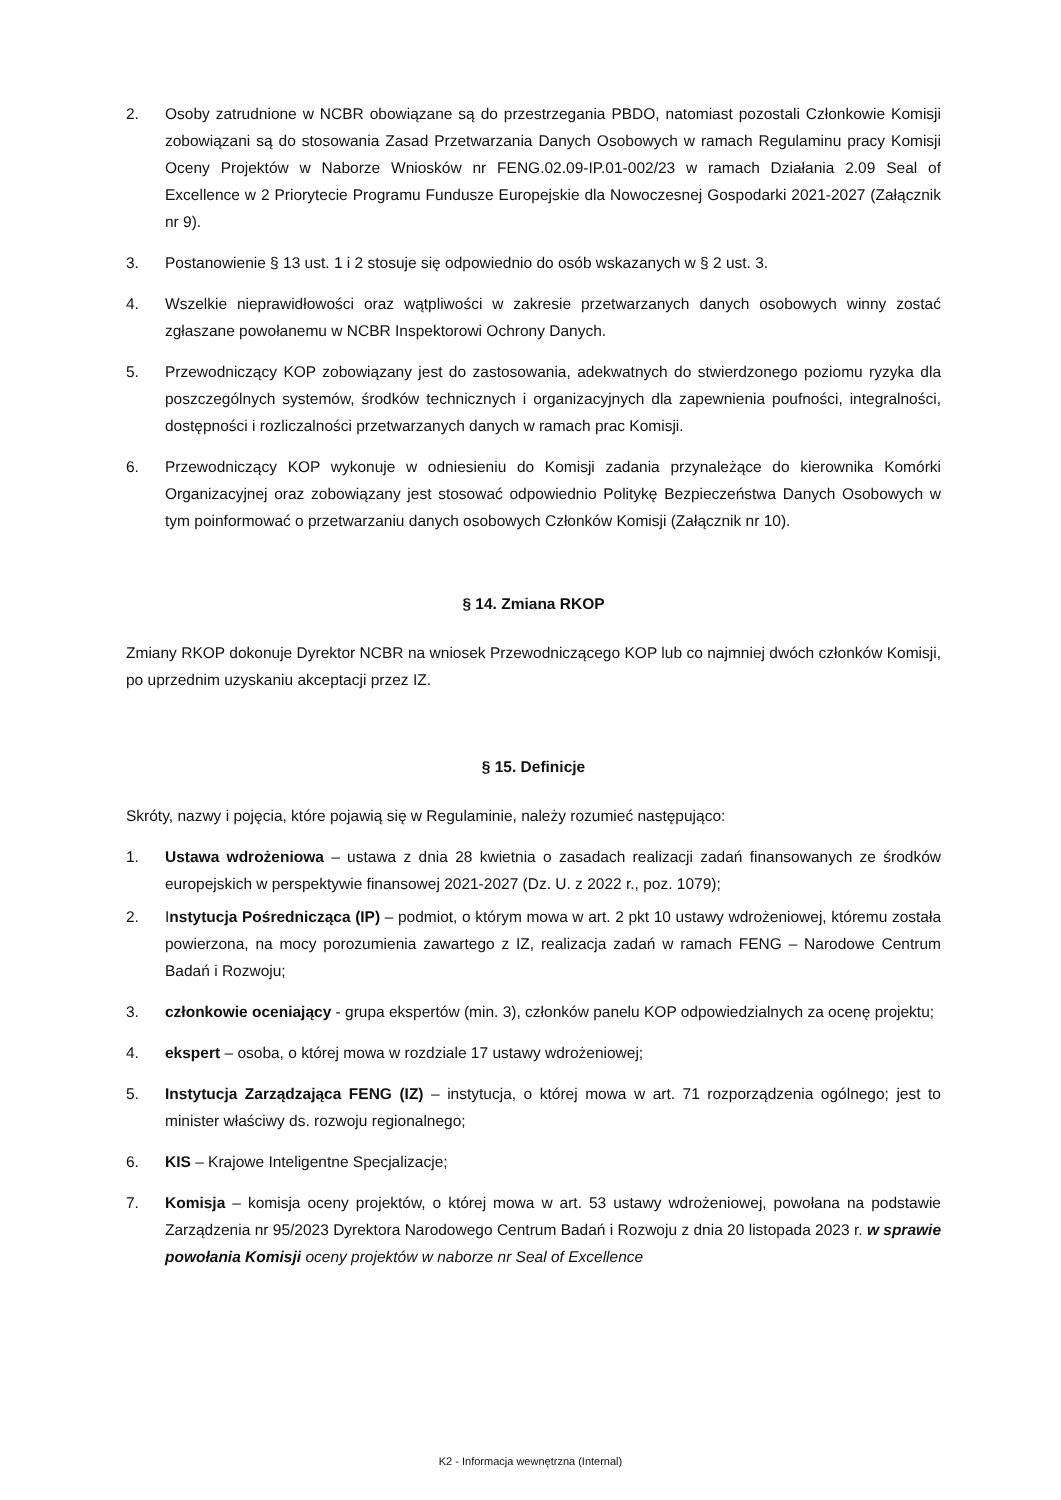2. Osoby zatrudnione w NCBR obowiązane są do przestrzegania PBDO, natomiast pozostali Członkowie Komisji zobowiązani są do stosowania Zasad Przetwarzania Danych Osobowych w ramach Regulaminu pracy Komisji Oceny Projektów w Naborze Wniosków nr FENG.02.09-IP.01-002/23 w ramach Działania 2.09 Seal of Excellence w 2 Priorytecie Programu Fundusze Europejskie dla Nowoczesnej Gospodarki 2021-2027 (Załącznik nr 9).
3. Postanowienie § 13 ust. 1 i 2 stosuje się odpowiednio do osób wskazanych w § 2 ust. 3.
4. Wszelkie nieprawidłowości oraz wątpliwości w zakresie przetwarzanych danych osobowych winny zostać zgłaszane powołanemu w NCBR Inspektorowi Ochrony Danych.
5. Przewodniczący KOP zobowiązany jest do zastosowania, adekwatnych do stwierdzonego poziomu ryzyka dla poszczególnych systemów, środków technicznych i organizacyjnych dla zapewnienia poufności, integralności, dostępności i rozliczalności przetwarzanych danych w ramach prac Komisji.
6. Przewodniczący KOP wykonuje w odniesieniu do Komisji zadania przynależące do kierownika Komórki Organizacyjnej oraz zobowiązany jest stosować odpowiednio Politykę Bezpieczeństwa Danych Osobowych w tym poinformować o przetwarzaniu danych osobowych Członków Komisji (Załącznik nr 10).
§ 14. Zmiana RKOP
Zmiany RKOP dokonuje Dyrektor NCBR na wniosek Przewodniczącego KOP lub co najmniej dwóch członków Komisji, po uprzednim uzyskaniu akceptacji przez IZ.
§ 15. Definicje
Skróty, nazwy i pojęcia, które pojawią się w Regulaminie, należy rozumieć następująco:
1. Ustawa wdrożeniowa – ustawa z dnia 28 kwietnia o zasadach realizacji zadań finansowanych ze środków europejskich w perspektywie finansowej 2021-2027 (Dz. U. z 2022 r., poz. 1079);
2. Instytucja Pośrednicząca (IP) – podmiot, o którym mowa w art. 2 pkt 10 ustawy wdrożeniowej, któremu została powierzona, na mocy porozumienia zawartego z IZ, realizacja zadań w ramach FENG – Narodowe Centrum Badań i Rozwoju;
3. członkowie oceniający - grupa ekspertów (min. 3), członków panelu KOP odpowiedzialnych za ocenę projektu;
4. ekspert – osoba, o której mowa w rozdziale 17 ustawy wdrożeniowej;
5. Instytucja Zarządzająca FENG (IZ) – instytucja, o której mowa w art. 71 rozporządzenia ogólnego; jest to minister właściwy ds. rozwoju regionalnego;
6. KIS – Krajowe Inteligentne Specjalizacje;
7. Komisja – komisja oceny projektów, o której mowa w art. 53 ustawy wdrożeniowej, powołana na podstawie Zarządzenia nr 95/2023 Dyrektora Narodowego Centrum Badań i Rozwoju z dnia 20 listopada 2023 r. w sprawie powołania Komisji oceny projektów w naborze nr Seal of Excellence
K2 - Informacja wewnętrzna (Internal)